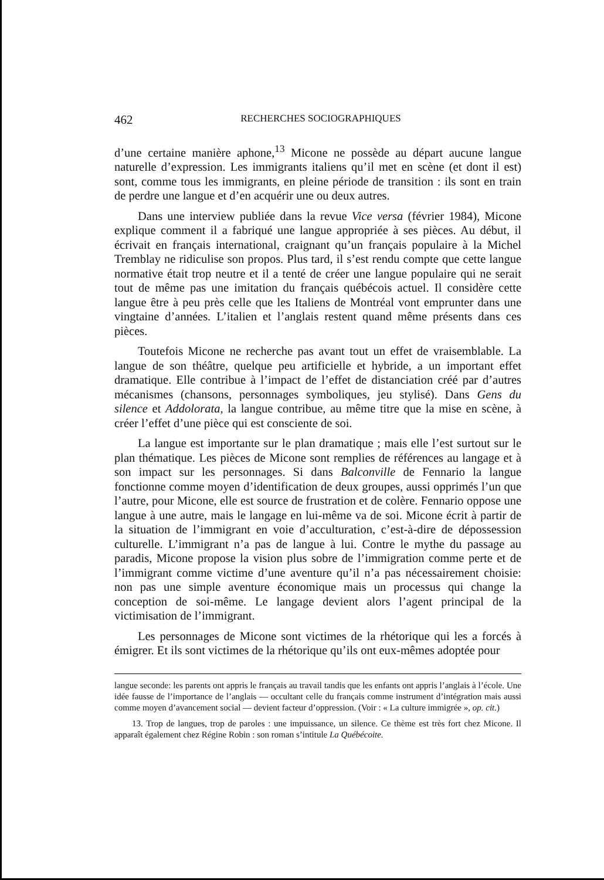462 RECHERCHES SOCIOGRAPHIQUES
d’une certaine manière aphone,<sup>13</sup> Micone ne possède au départ aucune langue naturelle d’expression. Les immigrants italiens qu’il met en scène (et dont il est) sont, comme tous les immigrants, en pleine période de transition : ils sont en train de perdre une langue et d’en acquérir une ou deux autres.
Dans une interview publiée dans la revue Vice versa (février 1984), Micone explique comment il a fabriqué une langue appropriée à ses pièces. Au début, il écrivait en français international, craignant qu’un français populaire à la Michel Tremblay ne ridiculise son propos. Plus tard, il s’est rendu compte que cette langue normative était trop neutre et il a tenté de créer une langue populaire qui ne serait tout de même pas une imitation du français québécois actuel. Il considère cette langue être à peu près celle que les Italiens de Montréal vont emprunter dans une vingtaine d’années. L’italien et l’anglais restent quand même présents dans ces pièces.
Toutefois Micone ne recherche pas avant tout un effet de vraisemblable. La langue de son théâtre, quelque peu artificielle et hybride, a un important effet dramatique. Elle contribue à l’impact de l’effet de distanciation créé par d’autres mécanismes (chansons, personnages symboliques, jeu stylisé). Dans Gens du silence et Addolorata, la langue contribue, au même titre que la mise en scène, à créer l’effet d’une pièce qui est consciente de soi.
La langue est importante sur le plan dramatique ; mais elle l’est surtout sur le plan thématique. Les pièces de Micone sont remplies de références au langage et à son impact sur les personnages. Si dans Balconville de Fennario la langue fonctionne comme moyen d’identification de deux groupes, aussi opprimés l’un que l’autre, pour Micone, elle est source de frustration et de colère. Fennario oppose une langue à une autre, mais le langage en lui-même va de soi. Micone écrit à partir de la situation de l’immigrant en voie d’acculturation, c’est-à-dire de dépossession culturelle. L’immigrant n’a pas de langue à lui. Contre le mythe du passage au paradis, Micone propose la vision plus sobre de l’immigration comme perte et de l’immigrant comme victime d’une aventure qu’il n’a pas nécessairement choisie: non pas une simple aventure économique mais un processus qui change la conception de soi-même. Le langage devient alors l’agent principal de la victimisation de l’immigrant.
Les personnages de Micone sont victimes de la rhétorique qui les a forcés à émigrer. Et ils sont victimes de la rhétorique qu’ils ont eux-mêmes adoptée pour
langue seconde: les parents ont appris le français au travail tandis que les enfants ont appris l’anglais à l’école. Une idée fausse de l’importance de l’anglais — occultant celle du français comme instrument d’intégration mais aussi comme moyen d’avancement social — devient facteur d’oppression. (Voir : « La culture immigrée », op. cit.)
13. Trop de langues, trop de paroles : une impuissance, un silence. Ce thème est très fort chez Micone. Il apparaît également chez Régine Robin : son roman s’intitule La Québécoite.